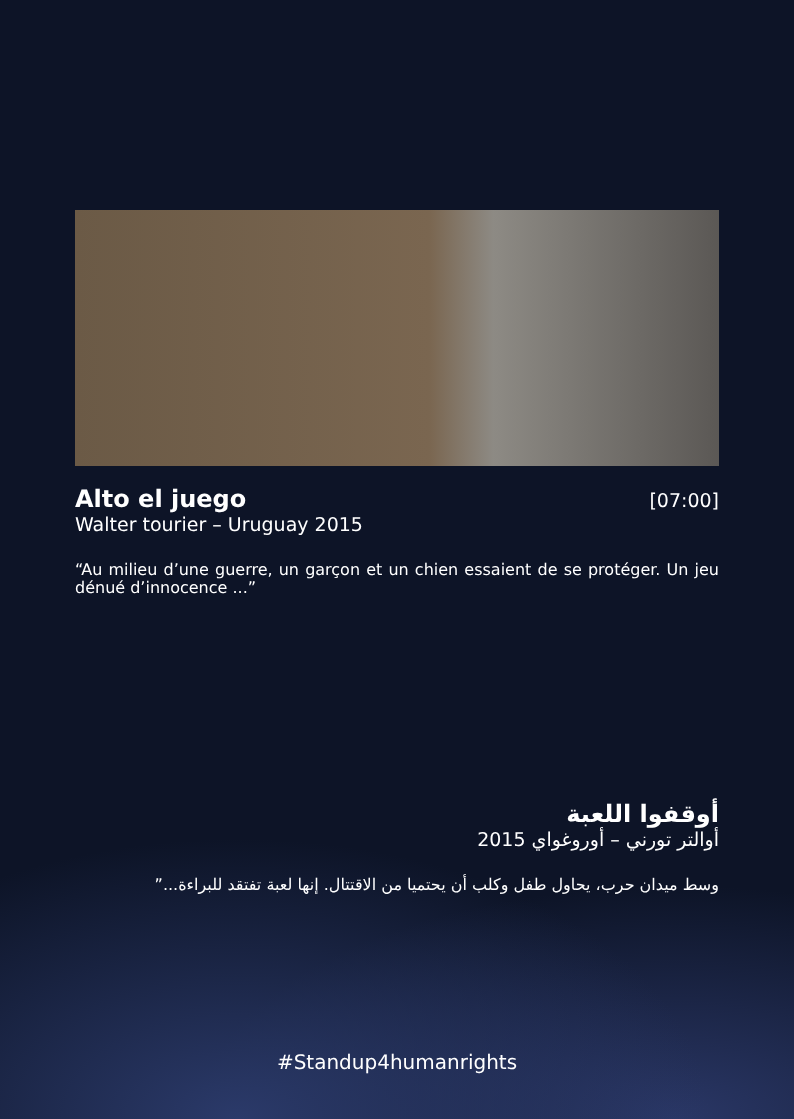Alto el juego
[07:00]
Walter tourier – Uruguay 2015
“Au milieu d’une guerre, un garçon et un chien essaient de se protéger. Un jeu dénué d’innocence ...”
أوقفوا اللعبة
أوالتر تورني – أوروغواي 2015
وسط ميدان حرب، يحاول طفل وكلب أن يحتميا من الاقتتال. إنها لعبة تفتقد للبراءة...”
#Standup4humanrights